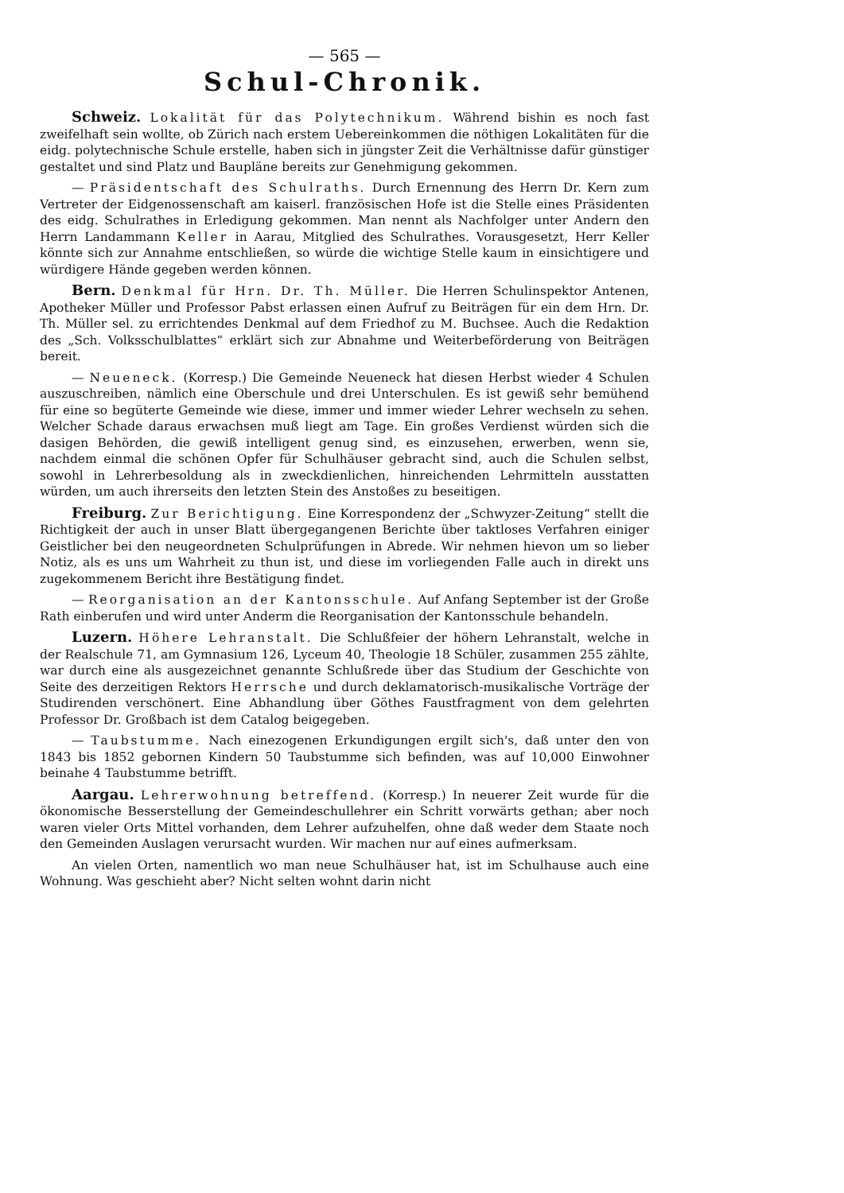— 565 —
Schul-Chronik.
Schweiz. Lokalität für das Polytechnikum. Während bishin es noch fast zweifelhaft sein wollte, ob Zürich nach erstem Uebereinkommen die nöthigen Lokalitäten für die eidg. polytechnische Schule erstelle, haben sich in jüngster Zeit die Verhältnisse dafür günstiger gestaltet und sind Platz und Baupläne bereits zur Genehmigung gekommen.
— Präsidentschaft des Schulraths. Durch Ernennung des Herrn Dr. Kern zum Vertreter der Eidgenossenschaft am kaiserl. französischen Hofe ist die Stelle eines Präsidenten des eidg. Schulrathes in Erledigung gekommen. Man nennt als Nachfolger unter Andern den Herrn Landammann Keller in Aarau, Mitglied des Schulrathes. Vorausgesetzt, Herr Keller könnte sich zur Annahme entschließen, so würde die wichtige Stelle kaum in einsichtigere und würdigere Hände gegeben werden können.
Bern. Denkmal für Hrn. Dr. Th. Müller. Die Herren Schulinspektor Antenen, Apotheker Müller und Professor Pabst erlassen einen Aufruf zu Beiträgen für ein dem Hrn. Dr. Th. Müller sel. zu errichtendes Denkmal auf dem Friedhof zu M. Buchsee. Auch die Redaktion des „Sch. Volksschulblattes“ erklärt sich zur Abnahme und Weiterbeförderung von Beiträgen bereit.
— Neueneck. (Korresp.) Die Gemeinde Neueneck hat diesen Herbst wieder 4 Schulen auszuschreiben, nämlich eine Oberschule und drei Unterschulen. Es ist gewiß sehr bemühend für eine so begüterte Gemeinde wie diese, immer und immer wieder Lehrer wechseln zu sehen. Welcher Schade daraus erwachsen muß liegt am Tage. Ein großes Verdienst würden sich die dasigen Behörden, die gewiß intelligent genug sind, es einzusehen, erwerben, wenn sie, nachdem einmal die schönen Opfer für Schulhäuser gebracht sind, auch die Schulen selbst, sowohl in Lehrerbesoldung als in zweckdienlichen, hinreichenden Lehrmitteln ausstatten würden, um auch ihrerseits den letzten Stein des Anstoßes zu beseitigen.
Freiburg. Zur Berichtigung. Eine Korrespondenz der „Schwyzer-Zeitung“ stellt die Richtigkeit der auch in unser Blatt übergegangenen Berichte über taktloses Verfahren einiger Geistlicher bei den neugeordneten Schulprüfungen in Abrede. Wir nehmen hievon um so lieber Notiz, als es uns um Wahrheit zu thun ist, und diese im vorliegenden Falle auch in direkt uns zugekommenem Bericht ihre Bestätigung findet.
— Reorganisation an der Kantonsschule. Auf Anfang September ist der Große Rath einberufen und wird unter Anderm die Reorganisation der Kantonsschule behandeln.
Luzern. Höhere Lehranstalt. Die Schlußfeier der höhern Lehranstalt, welche in der Realschule 71, am Gymnasium 126, Lyceum 40, Theologie 18 Schüler, zusammen 255 zählte, war durch eine als ausgezeichnet genannte Schlußrede über das Studium der Geschichte von Seite des derzeitigen Rektors Herrsche und durch deklamatorisch-musikalische Vorträge der Studirenden verschönert. Eine Abhandlung über Göthes Faustfragment von dem gelehrten Professor Dr. Großbach ist dem Catalog beigegeben.
— Taubstumme. Nach einezogenen Erkundigungen ergilt sich's, daß unter den von 1843 bis 1852 gebornen Kindern 50 Taubstumme sich befinden, was auf 10,000 Einwohner beinahe 4 Taubstumme betrifft.
Aargau. Lehrerwohnung betreffend. (Korresp.) In neuerer Zeit wurde für die ökonomische Besserstellung der Gemeindeschullehrer ein Schritt vorwärts gethan; aber noch waren vieler Orts Mittel vorhanden, dem Lehrer aufzuhelfen, ohne daß weder dem Staate noch den Gemeinden Auslagen verursacht wurden. Wir machen nur auf eines aufmerksam.
An vielen Orten, namentlich wo man neue Schulhäuser hat, ist im Schulhause auch eine Wohnung. Was geschieht aber? Nicht selten wohnt darin nicht